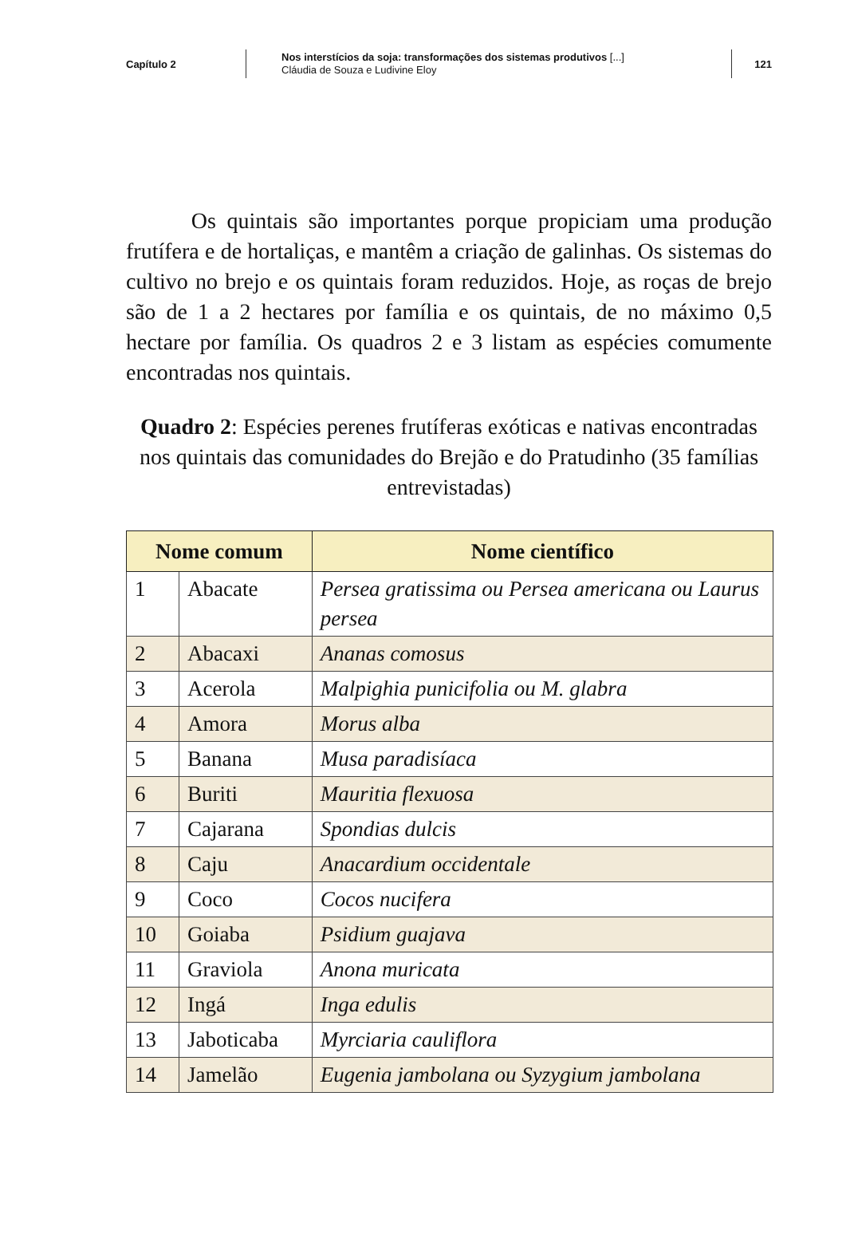Capítulo 2
Nos interstícios da soja: transformações dos sistemas produtivos [...]
Cláudia de Souza e Ludivine Eloy
121
Os quintais são importantes porque propiciam uma produção frutífera e de hortaliças, e mantêm a criação de galinhas. Os sistemas do cultivo no brejo e os quintais foram reduzidos. Hoje, as roças de brejo são de 1 a 2 hectares por família e os quintais, de no máximo 0,5 hectare por família. Os quadros 2 e 3 listam as espécies comumente encontradas nos quintais.
Quadro 2: Espécies perenes frutíferas exóticas e nativas encontradas nos quintais das comunidades do Brejão e do Pratudinho (35 famílias entrevistadas)
| Nome comum | | Nome científico |
| --- | --- | --- |
| 1 | Abacate | Persea gratissima ou Persea americana ou Laurus persea |
| 2 | Abacaxi | Ananas comosus |
| 3 | Acerola | Malpighia punicifolia ou M. glabra |
| 4 | Amora | Morus alba |
| 5 | Banana | Musa paradisíaca |
| 6 | Buriti | Mauritia flexuosa |
| 7 | Cajarana | Spondias dulcis |
| 8 | Caju | Anacardium occidentale |
| 9 | Coco | Cocos nucifera |
| 10 | Goiaba | Psidium guajava |
| 11 | Graviola | Anona muricata |
| 12 | Ingá | Inga edulis |
| 13 | Jaboticaba | Myrciaria cauliflora |
| 14 | Jamelão | Eugenia jambolana ou Syzygium jambolana |